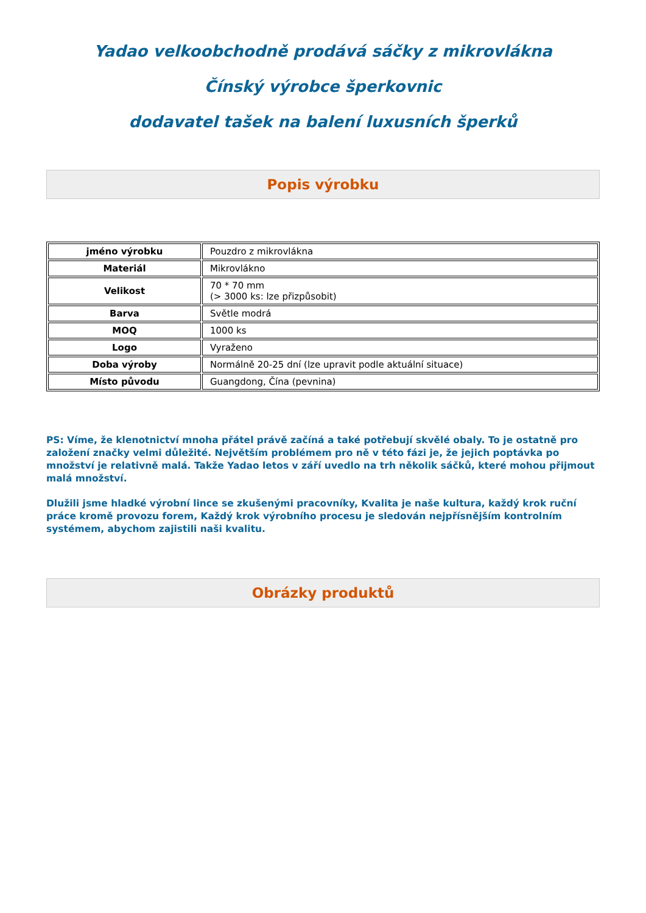Yadao velkoobchodně prodává sáčky z mikrovlákna
Čínský výrobce šperkovnic
dodavatel tašek na balení luxusních šperků
Popis výrobku
| jméno výrobku | Pouzdro z mikrovlákna |
| Materiál | Mikrovlákno |
| Velikost | 70 * 70 mm (> 3000 ks: lze přizpůsobit) |
| Barva | Světle modrá |
| MOQ | 1000 ks |
| Logo | Vyraženo |
| Doba výroby | Normálně 20-25 dní (lze upravit podle aktuální situace) |
| Místo původu | Guangdong, Čína (pevnina) |
PS: Víme, že klenotnictví mnoha přátel právě začíná a také potřebují skvělé obaly. To je ostatně pro založení značky velmi důležité. Největším problémem pro ně v této fázi je, že jejich poptávka po množství je relativně malá. Takže Yadao letos v září uvedlo na trh několik sáčků, které mohou přijmout malá množství.
Dlužili jsme hladké výrobní lince se zkušenými pracovníky, Kvalita je naše kultura, každý krok ruční práce kromě provozu forem, Každý krok výrobního procesu je sledován nejpřísnějším kontrolním systémem, abychom zajistili naši kvalitu.
Obrázky produktů